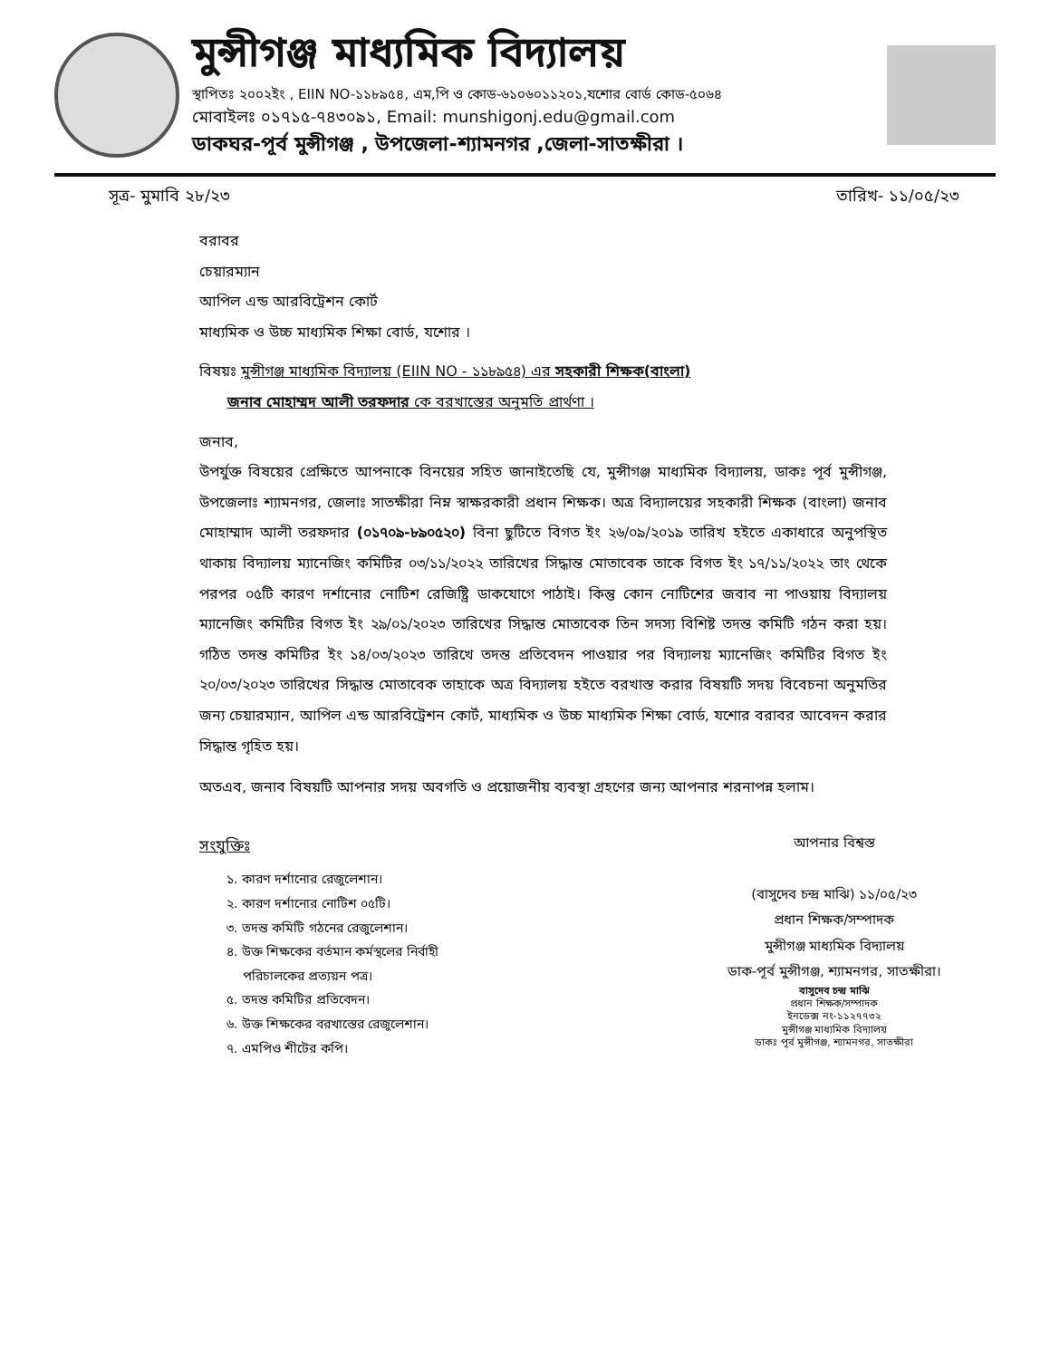মুন্সীগঞ্জ মাধ্যমিক বিদ্যালয়
স্থাপিতঃ ২০০২ইং , EIIN NO-১১৮৯৫৪, এম,পি ও কোড-৬১০৬০১১২০১,যশোর বোর্ড কোড-৫০৬৪
মোবাইলঃ ০১৭১৫-৭৪৩০৯১, Email: munshigonj.edu@gmail.com
ডাকঘর-পূর্ব মুন্সীগঞ্জ , উপজেলা-শ্যামনগর ,জেলা-সাতক্ষীরা ।
সূত্র- মুমাবি ২৮/২৩ তারিখ- ১১/০৫/২৩
বরাবর
চেয়ারম্যান
আপিল এন্ড আরবিট্রেশন কোর্ট
মাধ্যমিক ও উচ্চ মাধ্যমিক শিক্ষা বোর্ড, যশোর ।
বিষয়ঃ মুন্সীগঞ্জ মাধ্যমিক বিদ্যালয় (EIIN NO - ১১৮৯৫৪) এর সহকারী শিক্ষক(বাংলা)
জনাব মোহাম্মদ আলী তরফদার কে বরখাস্তের অনুমতি প্রার্থণা ।
জনাব,
উপর্যুক্ত বিষয়ের প্রেক্ষিতে আপনাকে বিনয়ের সহিত জানাইতেছি যে, মুন্সীগঞ্জ মাধ্যমিক বিদ্যালয়, ডাকঃ পূর্ব মুন্সীগঞ্জ, উপজেলাঃ শ্যামনগর, জেলাঃ সাতক্ষীরা নিম্ন স্বাক্ষরকারী প্রধান শিক্ষক। অত্র বিদ্যালয়ের সহকারী শিক্ষক (বাংলা) জনাব মোহাম্মাদ আলী তরফদার (০১৭০৯-৮৯০৫২০) বিনা ছুটিতে বিগত ইং ২৬/০৯/২০১৯ তারিখ হইতে একাধারে অনুপস্থিত থাকায় বিদ্যালয় ম্যানেজিং কমিটির ০৩/১১/২০২২ তারিখের সিদ্ধান্ত মোতাবেক তাকে বিগত ইং ১৭/১১/২০২২ তাং থেকে পরপর ০৫টি কারণ দর্শানোর নোটিশ রেজিষ্ট্রি ডাকযোগে পাঠাই। কিন্তু কোন নোটিশের জবাব না পাওয়ায় বিদ্যালয় ম্যানেজিং কমিটির বিগত ইং ২৯/০১/২০২৩ তারিখের সিদ্ধান্ত মোতাবেক তিন সদস্য বিশিষ্ট তদন্ত কমিটি গঠন করা হয়। গঠিত তদন্ত কমিটির ইং ১৪/০৩/২০২৩ তারিখে তদন্ত প্রতিবেদন পাওয়ার পর বিদ্যালয় ম্যানেজিং কমিটির বিগত ইং ২০/০৩/২০২৩ তারিখের সিদ্ধান্ত মোতাবেক তাহাকে অত্র বিদ্যালয় হইতে বরখাস্ত করার বিষয়টি সদয় বিবেচনা অনুমতির জন্য চেয়ারম্যান, আপিল এন্ড আরবিট্রেশন কোর্ট, মাধ্যমিক ও উচ্চ মাধ্যমিক শিক্ষা বোর্ড, যশোর বরাবর আবেদন করার সিদ্ধান্ত গৃহিত হয়।
অতএব, জনাব বিষয়টি আপনার সদয় অবগতি ও প্রয়োজনীয় ব্যবস্থা গ্রহণের জন্য আপনার শরনাপন্ন হলাম।
সংযুক্তিঃ
১. কারণ দর্শানোর রেজুলেশান।
২. কারণ দর্শানোর নোটিশ ০৫টি।
৩. তদন্ত কমিটি গঠনের রেজুলেশান।
৪. উক্ত শিক্ষকের বর্তমান কর্মস্থলের নির্বাহী
পরিচালকের প্রত্যয়ন পত্র।
৫. তদন্ত কমিটির প্রতিবেদন।
৬. উক্ত শিক্ষকের বরখাস্তের রেজুলেশান।
৭. এমপিও শীটের কপি।
আপনার বিশ্বস্ত
(বাসুদেব চন্দ্র মাঝি) ১১/০৫/২৩
প্রধান শিক্ষক/সম্পাদক
মুন্সীগঞ্জ মাধ্যমিক বিদ্যালয়
ডাক-পূর্ব মুন্সীগঞ্জ, শ্যামনগর, সাতক্ষীরা।
বাসুদেব চন্দ্র মাঝি
প্রধান শিক্ষক/সম্পাদক
ইনডেক্স নং-১১২৭৭৩২
মুন্সীগঞ্জ মাধ্যমিক বিদ্যালয়
ডাকঃ পূর্ব মুন্সীগঞ্জ, শ্যামনগর, সাতক্ষীরা